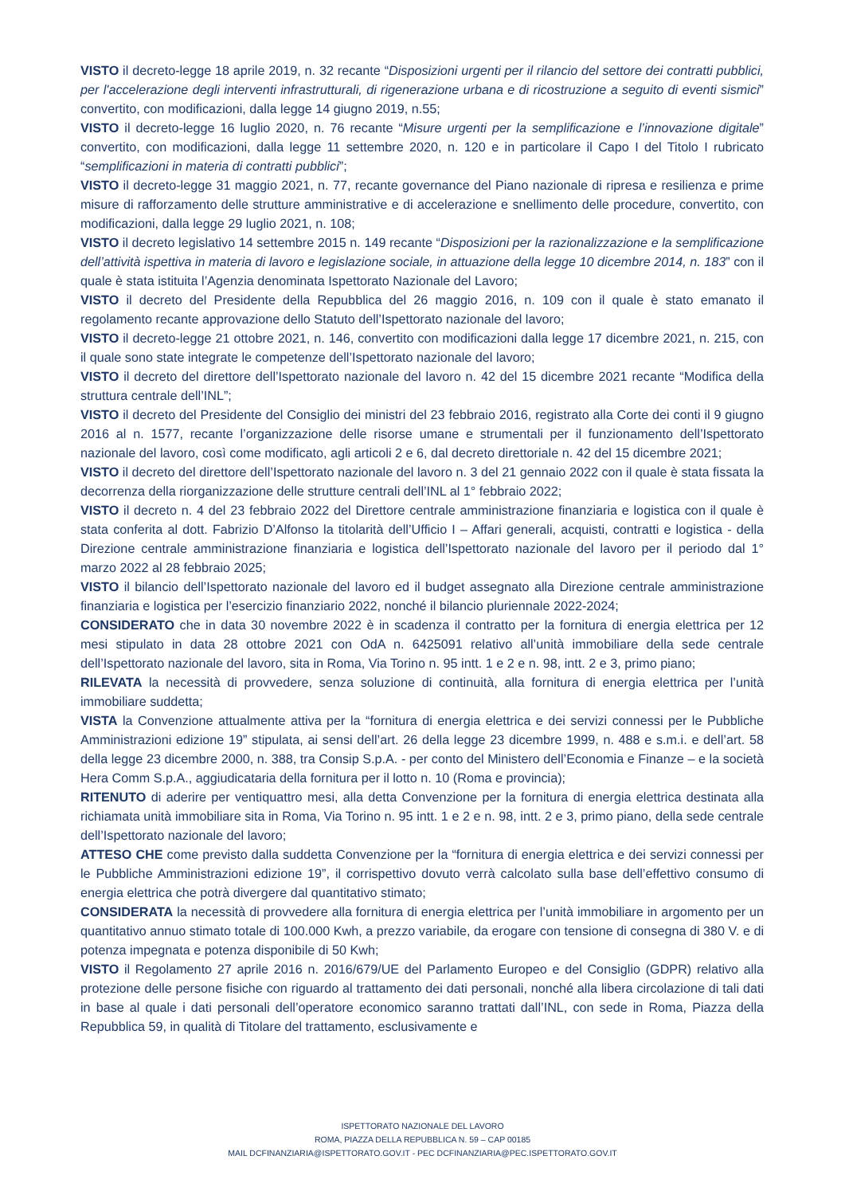VISTO il decreto-legge 18 aprile 2019, n. 32 recante “Disposizioni urgenti per il rilancio del settore dei contratti pubblici, per l'accelerazione degli interventi infrastrutturali, di rigenerazione urbana e di ricostruzione a seguito di eventi sismici” convertito, con modificazioni, dalla legge 14 giugno 2019, n.55;
VISTO il decreto-legge 16 luglio 2020, n. 76 recante “Misure urgenti per la semplificazione e l’innovazione digitale” convertito, con modificazioni, dalla legge 11 settembre 2020, n. 120 e in particolare il Capo I del Titolo I rubricato “semplificazioni in materia di contratti pubblici”;
VISTO il decreto-legge 31 maggio 2021, n. 77, recante governance del Piano nazionale di ripresa e resilienza e prime misure di rafforzamento delle strutture amministrative e di accelerazione e snellimento delle procedure, convertito, con modificazioni, dalla legge 29 luglio 2021, n. 108;
VISTO il decreto legislativo 14 settembre 2015 n. 149 recante “Disposizioni per la razionalizzazione e la semplificazione dell’attività ispettiva in materia di lavoro e legislazione sociale, in attuazione della legge 10 dicembre 2014, n. 183” con il quale è stata istituita l’Agenzia denominata Ispettorato Nazionale del Lavoro;
VISTO il decreto del Presidente della Repubblica del 26 maggio 2016, n. 109 con il quale è stato emanato il regolamento recante approvazione dello Statuto dell’Ispettorato nazionale del lavoro;
VISTO il decreto-legge 21 ottobre 2021, n. 146, convertito con modificazioni dalla legge 17 dicembre 2021, n. 215, con il quale sono state integrate le competenze dell’Ispettorato nazionale del lavoro;
VISTO il decreto del direttore dell’Ispettorato nazionale del lavoro n. 42 del 15 dicembre 2021 recante “Modifica della struttura centrale dell’INL”;
VISTO il decreto del Presidente del Consiglio dei ministri del 23 febbraio 2016, registrato alla Corte dei conti il 9 giugno 2016 al n. 1577, recante l’organizzazione delle risorse umane e strumentali per il funzionamento dell’Ispettorato nazionale del lavoro, così come modificato, agli articoli 2 e 6, dal decreto direttoriale n. 42 del 15 dicembre 2021;
VISTO il decreto del direttore dell’Ispettorato nazionale del lavoro n. 3 del 21 gennaio 2022 con il quale è stata fissata la decorrenza della riorganizzazione delle strutture centrali dell’INL al 1° febbraio 2022;
VISTO il decreto n. 4 del 23 febbraio 2022 del Direttore centrale amministrazione finanziaria e logistica con il quale è stata conferita al dott. Fabrizio D’Alfonso la titolarità dell’Ufficio I – Affari generali, acquisti, contratti e logistica - della Direzione centrale amministrazione finanziaria e logistica dell’Ispettorato nazionale del lavoro per il periodo dal 1° marzo 2022 al 28 febbraio 2025;
VISTO il bilancio dell’Ispettorato nazionale del lavoro ed il budget assegnato alla Direzione centrale amministrazione finanziaria e logistica per l’esercizio finanziario 2022, nonché il bilancio pluriennale 2022-2024;
CONSIDERATO che in data 30 novembre 2022 è in scadenza il contratto per la fornitura di energia elettrica per 12 mesi stipulato in data 28 ottobre 2021 con OdA n. 6425091 relativo all’unità immobiliare della sede centrale dell’Ispettorato nazionale del lavoro, sita in Roma, Via Torino n. 95 intt. 1 e 2 e n. 98, intt. 2 e 3, primo piano;
RILEVATA la necessità di provvedere, senza soluzione di continuità, alla fornitura di energia elettrica per l’unità immobiliare suddetta;
VISTA la Convenzione attualmente attiva per la “fornitura di energia elettrica e dei servizi connessi per le Pubbliche Amministrazioni edizione 19” stipulata, ai sensi dell’art. 26 della legge 23 dicembre 1999, n. 488 e s.m.i. e dell’art. 58 della legge 23 dicembre 2000, n. 388, tra Consip S.p.A. - per conto del Ministero dell’Economia e Finanze – e la società Hera Comm S.p.A., aggiudicataria della fornitura per il lotto n. 10 (Roma e provincia);
RITENUTO di aderire per ventiquattro mesi, alla detta Convenzione per la fornitura di energia elettrica destinata alla richiamata unità immobiliare sita in Roma, Via Torino n. 95 intt. 1 e 2 e n. 98, intt. 2 e 3, primo piano, della sede centrale dell’Ispettorato nazionale del lavoro;
ATTESO CHE come previsto dalla suddetta Convenzione per la “fornitura di energia elettrica e dei servizi connessi per le Pubbliche Amministrazioni edizione 19”, il corrispettivo dovuto verrà calcolato sulla base dell’effettivo consumo di energia elettrica che potrà divergere dal quantitativo stimato;
CONSIDERATA la necessità di provvedere alla fornitura di energia elettrica per l’unità immobiliare in argomento per un quantitativo annuo stimato totale di 100.000 Kwh, a prezzo variabile, da erogare con tensione di consegna di 380 V. e di potenza impegnata e potenza disponibile di 50 Kwh;
VISTO il Regolamento 27 aprile 2016 n. 2016/679/UE del Parlamento Europeo e del Consiglio (GDPR) relativo alla protezione delle persone fisiche con riguardo al trattamento dei dati personali, nonché alla libera circolazione di tali dati in base al quale i dati personali dell’operatore economico saranno trattati dall’INL, con sede in Roma, Piazza della Repubblica 59, in qualità di Titolare del trattamento, esclusivamente e
ISPETTORATO NAZIONALE DEL LAVORO
ROMA, PIAZZA DELLA REPUBBLICA N. 59 – CAP 00185
MAIL DCFINANZIARIA@ISPETTORATO.GOV.IT - PEC DCFINANZIARIA@PEC.ISPETTORATO.GOV.IT